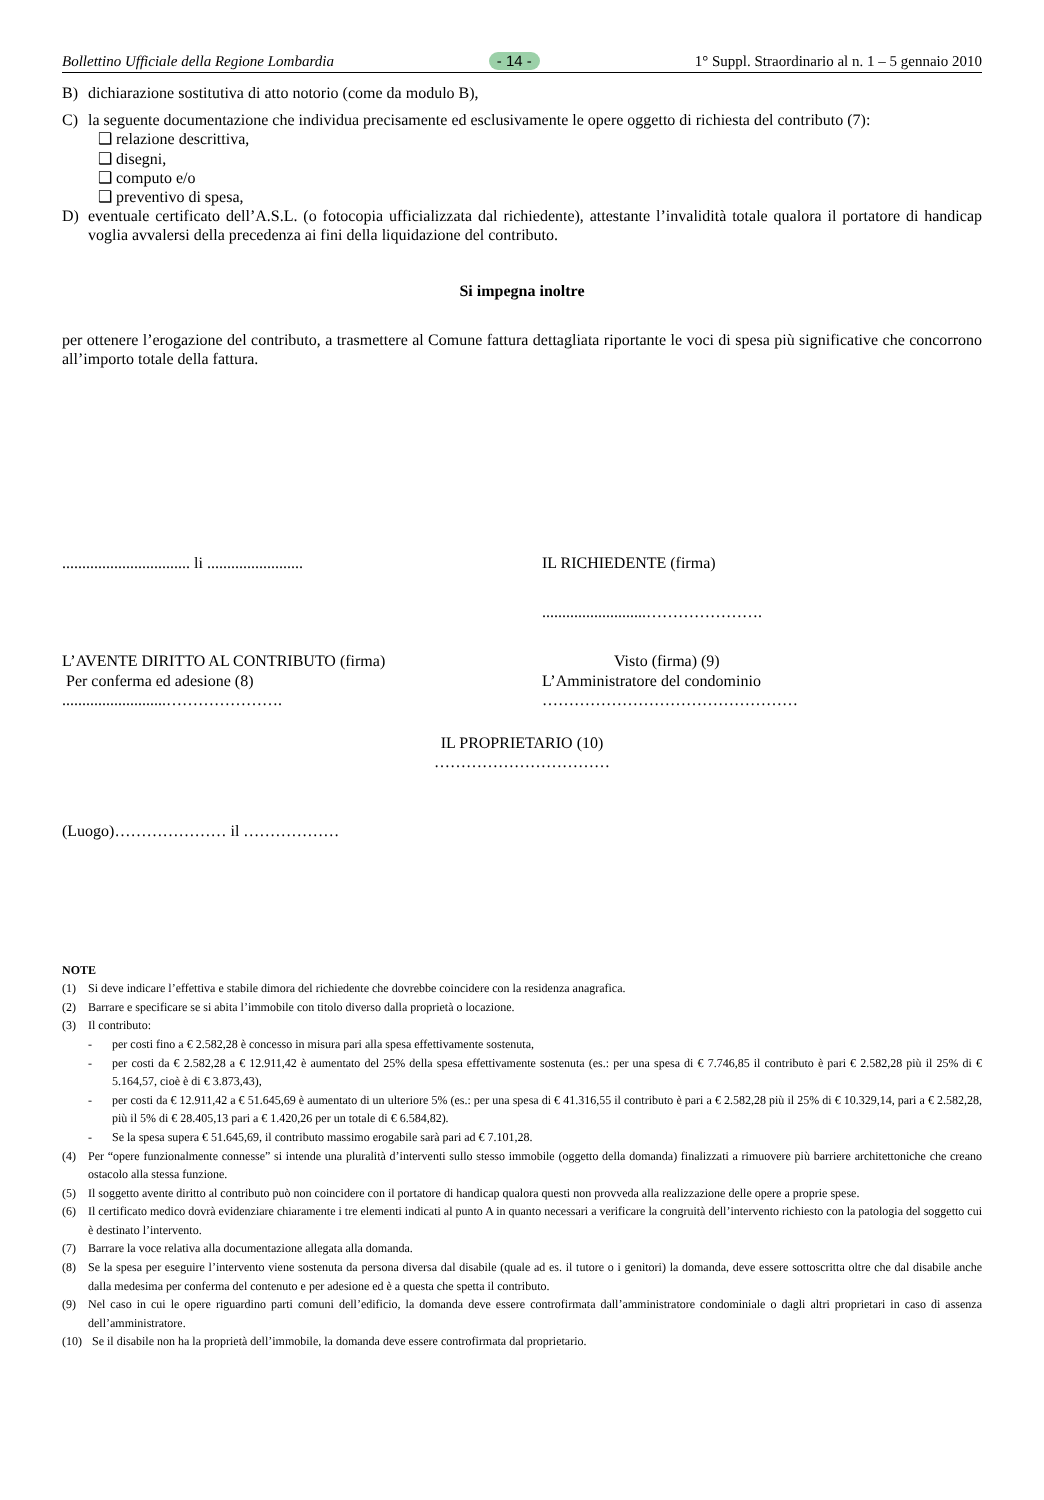Bollettino Ufficiale della Regione Lombardia - 14 - 1° Suppl. Straordinario al n. 1 – 5 gennaio 2010
B) dichiarazione sostitutiva di atto notorio (come da modulo B),
C) la seguente documentazione che individua precisamente ed esclusivamente le opere oggetto di richiesta del contributo (7):
❑ relazione descrittiva,
❑ disegni,
❑ computo e/o
❑ preventivo di spesa,
D) eventuale certificato dell’A.S.L. (o fotocopia ufficializzata dal richiedente), attestante l’invalidità totale qualora il portatore di handicap voglia avvalersi della precedenza ai fini della liquidazione del contributo.
Si impegna inoltre
per ottenere l’erogazione del contributo, a trasmettere al Comune fattura dettagliata riportante le voci di spesa più significative che concorrono all’importo totale della fattura.
................................ li ........................
IL RICHIEDENTE (firma)
..........................………………….
L’AVENTE DIRITTO AL CONTRIBUTO (firma)
Per conferma ed adesione (8)
..........................………………….
Visto (firma) (9)
L’Amministratore del condominio
…………………………………………
IL PROPRIETARIO (10)
……………………………
(Luogo)………………… il ………………
NOTE
(1) Si deve indicare l’effettiva e stabile dimora del richiedente che dovrebbe coincidere con la residenza anagrafica.
(2) Barrare e specificare se si abita l’immobile con titolo diverso dalla proprietà o locazione.
(3) Il contributo:
- per costi fino a € 2.582,28 è concesso in misura pari alla spesa effettivamente sostenuta,
- per costi da € 2.582,28 a € 12.911,42 è aumentato del 25% della spesa effettivamente sostenuta (es.: per una spesa di € 7.746,85 il contributo è pari € 2.582,28 più il 25% di € 5.164,57, cioè è di € 3.873,43),
- per costi da € 12.911,42 a € 51.645,69 è aumentato di un ulteriore 5% (es.: per una spesa di € 41.316,55 il contributo è pari a € 2.582,28 più il 25% di € 10.329,14, pari a € 2.582,28, più il 5% di € 28.405,13 pari a € 1.420,26 per un totale di € 6.584,82).
- Se la spesa supera € 51.645,69, il contributo massimo erogabile sarà pari ad € 7.101,28.
(4) Per “opere funzionalmente connesse” si intende una pluralità d’interventi sullo stesso immobile (oggetto della domanda) finalizzati a rimuovere più barriere architettoniche che creano ostacolo alla stessa funzione.
(5) Il soggetto avente diritto al contributo può non coincidere con il portatore di handicap qualora questi non provveda alla realizzazione delle opere a proprie spese.
(6) Il certificato medico dovrà evidenziare chiaramente i tre elementi indicati al punto A in quanto necessari a verificare la congruità dell’intervento richiesto con la patologia del soggetto cui è destinato l’intervento.
(7) Barrare la voce relativa alla documentazione allegata alla domanda.
(8) Se la spesa per eseguire l’intervento viene sostenuta da persona diversa dal disabile (quale ad es. il tutore o i genitori) la domanda, deve essere sottoscritta oltre che dal disabile anche dalla medesima per conferma del contenuto e per adesione ed è a questa che spetta il contributo.
(9) Nel caso in cui le opere riguardino parti comuni dell’edificio, la domanda deve essere controfirmata dall’amministratore condominiale o dagli altri proprietari in caso di assenza dell’amministratore.
(10) Se il disabile non ha la proprietà dell’immobile, la domanda deve essere controfirmata dal proprietario.